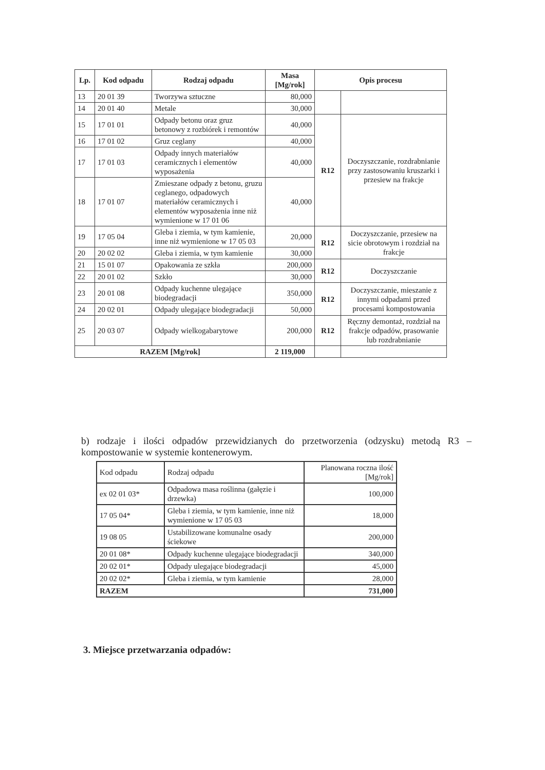| Lp. | Kod odpadu | Rodzaj odpadu | Masa [Mg/rok] | Opis procesu | |
| --- | --- | --- | --- | --- | --- |
| 13 | 20 01 39 | Tworzywa sztuczne | 80,000 | | |
| 14 | 20 01 40 | Metale | 30,000 | | |
| 15 | 17 01 01 | Odpady betonu oraz gruz betonowy z rozbiórek i remontów | 40,000 | R12 | Doczyszczanie, rozdrabnianie przy zastosowaniu kruszarki i przesiew na frakcje |
| 16 | 17 01 02 | Gruz ceglany | 40,000 | | |
| 17 | 17 01 03 | Odpady innych materiałów ceramicznych i elementów wyposażenia | 40,000 | | |
| 18 | 17 01 07 | Zmieszane odpady z betonu, gruzu ceglanego, odpadowych materiałów ceramicznych i elementów wyposażenia inne niż wymienione w 17 01 06 | 40,000 | | |
| 19 | 17 05 04 | Gleba i ziemia, w tym kamienie, inne niż wymienione w 17 05 03 | 20,000 | R12 | Doczyszczanie, przesiew na sicie obrotowym i rozdział na frakcje |
| 20 | 20 02 02 | Gleba i ziemia, w tym kamienie | 30,000 | | |
| 21 | 15 01 07 | Opakowania ze szkła | 200,000 | R12 | Doczyszczanie |
| 22 | 20 01 02 | Szkło | 30,000 | | |
| 23 | 20 01 08 | Odpady kuchenne ulegające biodegradacji | 350,000 | R12 | Doczyszczanie, mieszanie z innymi odpadami przed procesami kompostowania |
| 24 | 20 02 01 | Odpady ulegające biodegradacji | 50,000 | | |
| 25 | 20 03 07 | Odpady wielkogabarytowe | 200,000 | R12 | Ręczny demontaż, rozdział na frakcje odpadów, prasowanie lub rozdrabnianie |
| RAZEM [Mg/rok] | | | 2 119,000 | | |
b) rodzaje i ilości odpadów przewidzianych do przetworzenia (odzysku) metodą R3 – kompostowanie w systemie kontenerowym.
| Kod odpadu | Rodzaj odpadu | Planowana roczna ilość [Mg/rok] |
| ex 02 01 03* | Odpadowa masa roślinna (gałęzie i drzewka) | 100,000 |
| 17 05 04* | Gleba i ziemia, w tym kamienie, inne niż wymienione w 17 05 03 | 18,000 |
| 19 08 05 | Ustabilizowane komunalne osady ściekowe | 200,000 |
| 20 01 08* | Odpady kuchenne ulegające biodegradacji | 340,000 |
| 20 02 01* | Odpady ulegające biodegradacji | 45,000 |
| 20 02 02* | Gleba i ziemia, w tym kamienie | 28,000 |
| RAZEM | | 731,000 |
3. Miejsce przetwarzania odpadów: